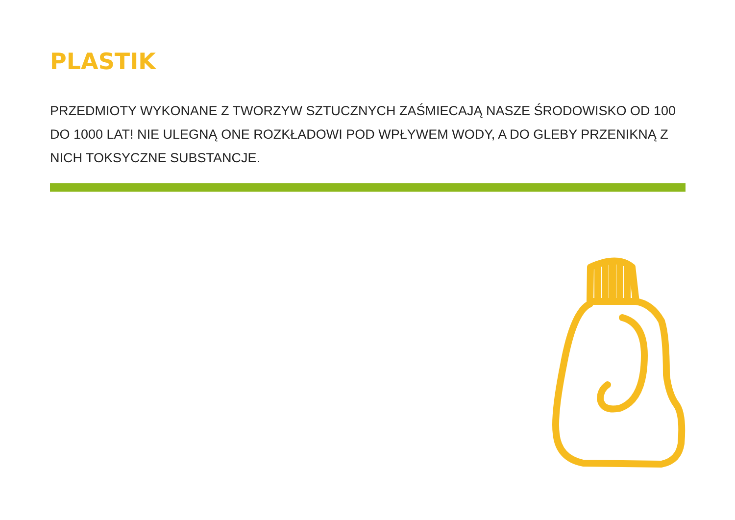PLASTIK
PRZEDMIOTY WYKONANE Z TWORZYW SZTUCZNYCH ZAŚMIECAJĄ NASZE ŚRODOWISKO OD 100 DO 1000 LAT! NIE ULEGNĄ ONE ROZKŁADOWI POD WPŁYWEM WODY, A DO GLEBY PRZENIKNĄ Z NICH TOKSYCZNE SUBSTANCJE.